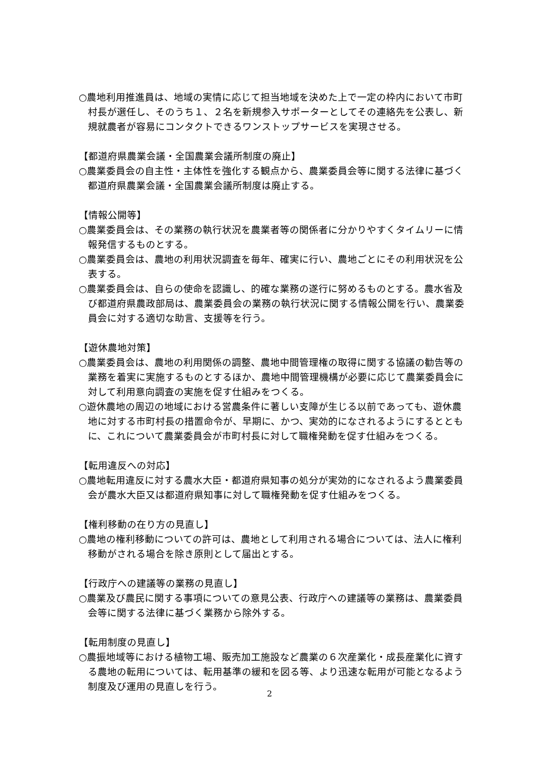○農地利用推進員は、地域の実情に応じて担当地域を決めた上で一定の枠内において市町村長が選任し、そのうち１、２名を新規参入サポーターとしてその連絡先を公表し、新規就農者が容易にコンタクトできるワンストップサービスを実現させる。
【都道府県農業会議・全国農業会議所制度の廃止】
○農業委員会の自主性・主体性を強化する観点から、農業委員会等に関する法律に基づく都道府県農業会議・全国農業会議所制度は廃止する。
【情報公開等】
○農業委員会は、その業務の執行状況を農業者等の関係者に分かりやすくタイムリーに情報発信するものとする。
○農業委員会は、農地の利用状況調査を毎年、確実に行い、農地ごとにその利用状況を公表する。
○農業委員会は、自らの使命を認識し、的確な業務の遂行に努めるものとする。農水省及び都道府県農政部局は、農業委員会の業務の執行状況に関する情報公開を行い、農業委員会に対する適切な助言、支援等を行う。
【遊休農地対策】
○農業委員会は、農地の利用関係の調整、農地中間管理権の取得に関する協議の勧告等の業務を着実に実施するものとするほか、農地中間管理機構が必要に応じて農業委員会に対して利用意向調査の実施を促す仕組みをつくる。
○遊休農地の周辺の地域における営農条件に著しい支障が生じる以前であっても、遊休農地に対する市町村長の措置命令が、早期に、かつ、実効的になされるようにするとともに、これについて農業委員会が市町村長に対して職権発動を促す仕組みをつくる。
【転用違反への対応】
○農地転用違反に対する農水大臣・都道府県知事の処分が実効的になされるよう農業委員会が農水大臣又は都道府県知事に対して職権発動を促す仕組みをつくる。
【権利移動の在り方の見直し】
○農地の権利移動についての許可は、農地として利用される場合については、法人に権利移動がされる場合を除き原則として届出とする。
【行政庁への建議等の業務の見直し】
○農業及び農民に関する事項についての意見公表、行政庁への建議等の業務は、農業委員会等に関する法律に基づく業務から除外する。
【転用制度の見直し】
○農振地域等における植物工場、販売加工施設など農業の６次産業化・成長産業化に資する農地の転用については、転用基準の緩和を図る等、より迅速な転用が可能となるよう制度及び運用の見直しを行う。
2